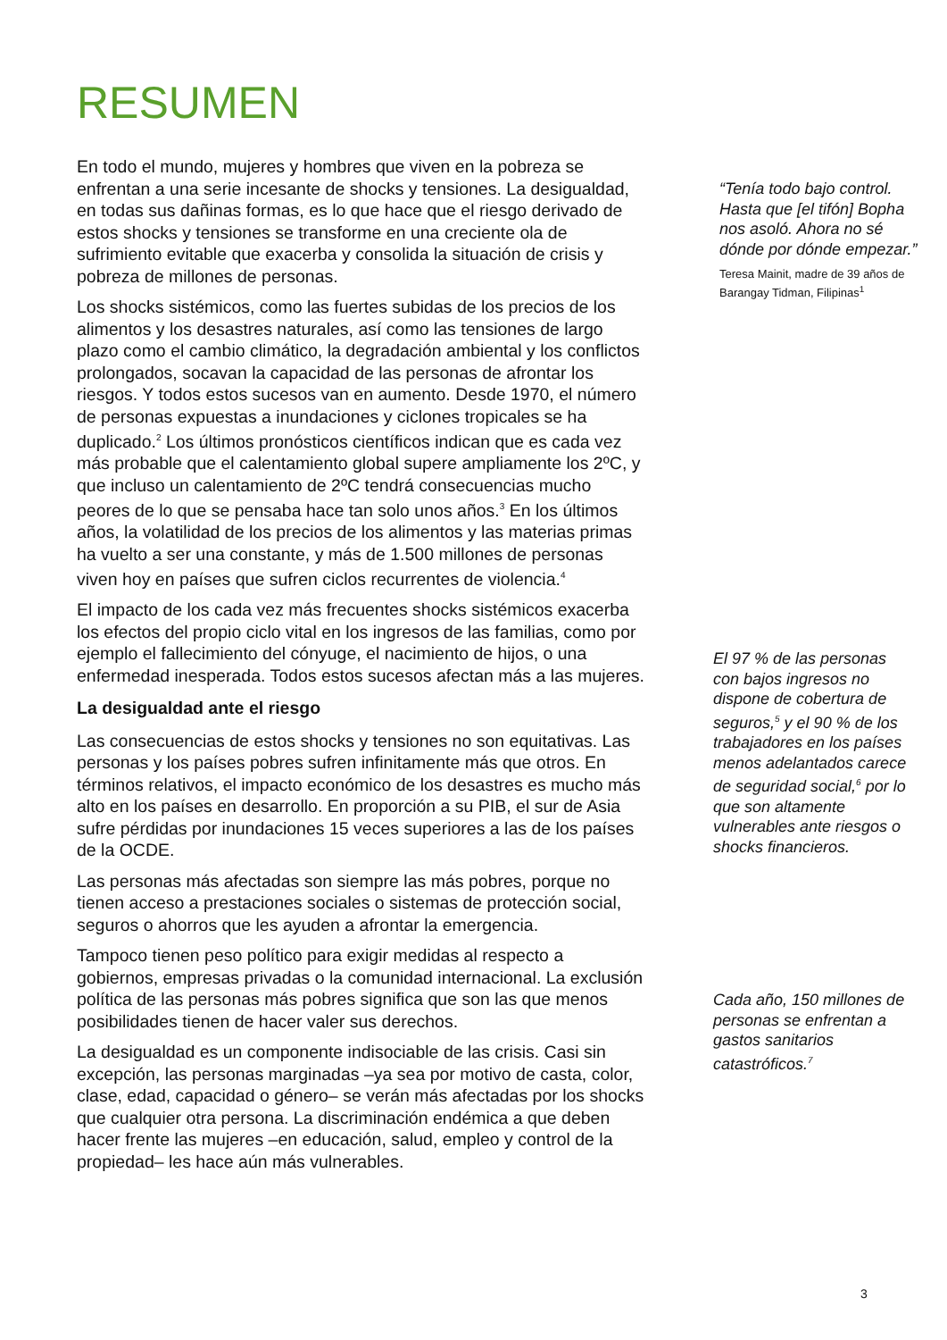RESUMEN
En todo el mundo, mujeres y hombres que viven en la pobreza se enfrentan a una serie incesante de shocks y tensiones. La desigualdad, en todas sus dañinas formas, es lo que hace que el riesgo derivado de estos shocks y tensiones se transforme en una creciente ola de sufrimiento evitable que exacerba y consolida la situación de crisis y pobreza de millones de personas.
Los shocks sistémicos, como las fuertes subidas de los precios de los alimentos y los desastres naturales, así como las tensiones de largo plazo como el cambio climático, la degradación ambiental y los conflictos prolongados, socavan la capacidad de las personas de afrontar los riesgos. Y todos estos sucesos van en aumento. Desde 1970, el número de personas expuestas a inundaciones y ciclones tropicales se ha duplicado.<sup>2</sup> Los últimos pronósticos científicos indican que es cada vez más probable que el calentamiento global supere ampliamente los 2ºC, y que incluso un calentamiento de 2ºC tendrá consecuencias mucho peores de lo que se pensaba hace tan solo unos años.<sup>3</sup> En los últimos años, la volatilidad de los precios de los alimentos y las materias primas ha vuelto a ser una constante, y más de 1.500 millones de personas viven hoy en países que sufren ciclos recurrentes de violencia.<sup>4</sup>
El impacto de los cada vez más frecuentes shocks sistémicos exacerba los efectos del propio ciclo vital en los ingresos de las familias, como por ejemplo el fallecimiento del cónyuge, el nacimiento de hijos, o una enfermedad inesperada. Todos estos sucesos afectan más a las mujeres.
La desigualdad ante el riesgo
Las consecuencias de estos shocks y tensiones no son equitativas. Las personas y los países pobres sufren infinitamente más que otros. En términos relativos, el impacto económico de los desastres es mucho más alto en los países en desarrollo. En proporción a su PIB, el sur de Asia sufre pérdidas por inundaciones 15 veces superiores a las de los países de la OCDE.
Las personas más afectadas son siempre las más pobres, porque no tienen acceso a prestaciones sociales o sistemas de protección social, seguros o ahorros que les ayuden a afrontar la emergencia.
Tampoco tienen peso político para exigir medidas al respecto a gobiernos, empresas privadas o la comunidad internacional. La exclusión política de las personas más pobres significa que son las que menos posibilidades tienen de hacer valer sus derechos.
La desigualdad es un componente indisociable de las crisis. Casi sin excepción, las personas marginadas –ya sea por motivo de casta, color, clase, edad, capacidad o género– se verán más afectadas por los shocks que cualquier otra persona. La discriminación endémica a que deben hacer frente las mujeres –en educación, salud, empleo y control de la propiedad– les hace aún más vulnerables.
“Tenía todo bajo control. Hasta que [el tifón] Bopha nos asoló. Ahora no sé dónde por dónde empezar.”
Teresa Mainit, madre de 39 años de Barangay Tidman, Filipinas<sup>1</sup>
El 97 % de las personas con bajos ingresos no dispone de cobertura de seguros,<sup>5</sup> y el 90 % de los trabajadores en los países menos adelantados carece de seguridad social,<sup>6</sup> por lo que son altamente vulnerables ante riesgos o shocks financieros.
Cada año, 150 millones de personas se enfrentan a gastos sanitarios catastróficos.<sup>7</sup>
3